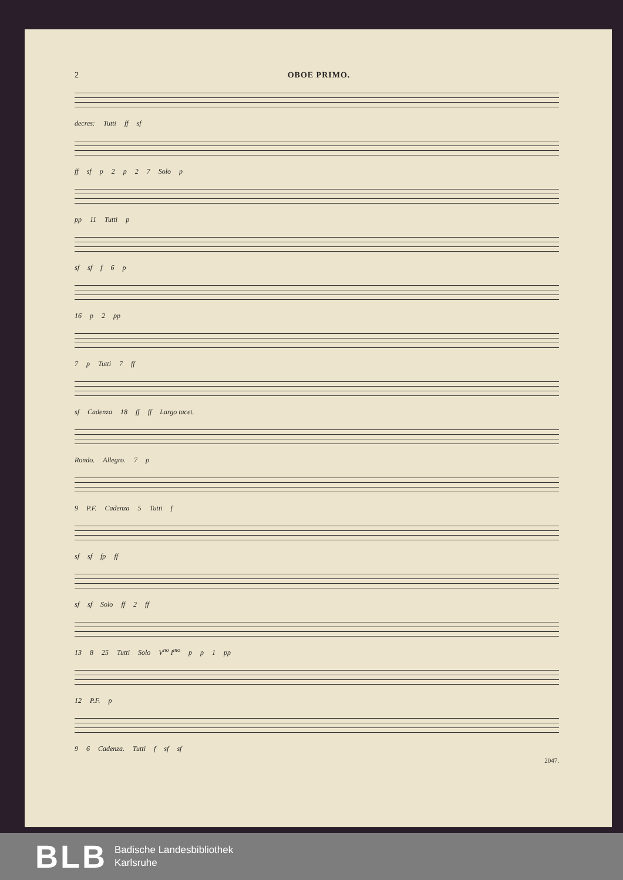2 OBOE PRIMO.
decres: Tutti ff sf
ff sf p 2 p 27 Solo p
pp 11 Tutti p
sf sf f 6 p
16 p 2 pp
7 p Tutti 7 ff
sf Cadenza 18 ff ff Largo tacet.
Rondo. Allegro. 7 p
9 P.F. Cadenza 5 Tutti f
sf sf fp ff
sf sf Solo ff 2 ff
13 8 25 Tutti Solo V<sup>no</sup> I<sup>mo</sup> p p 1 pp
12 P.F. p
9 6 Cadenza. Tutti f sf sf
2047.
BLB
Badische Landesbibliothek
Karlsruhe